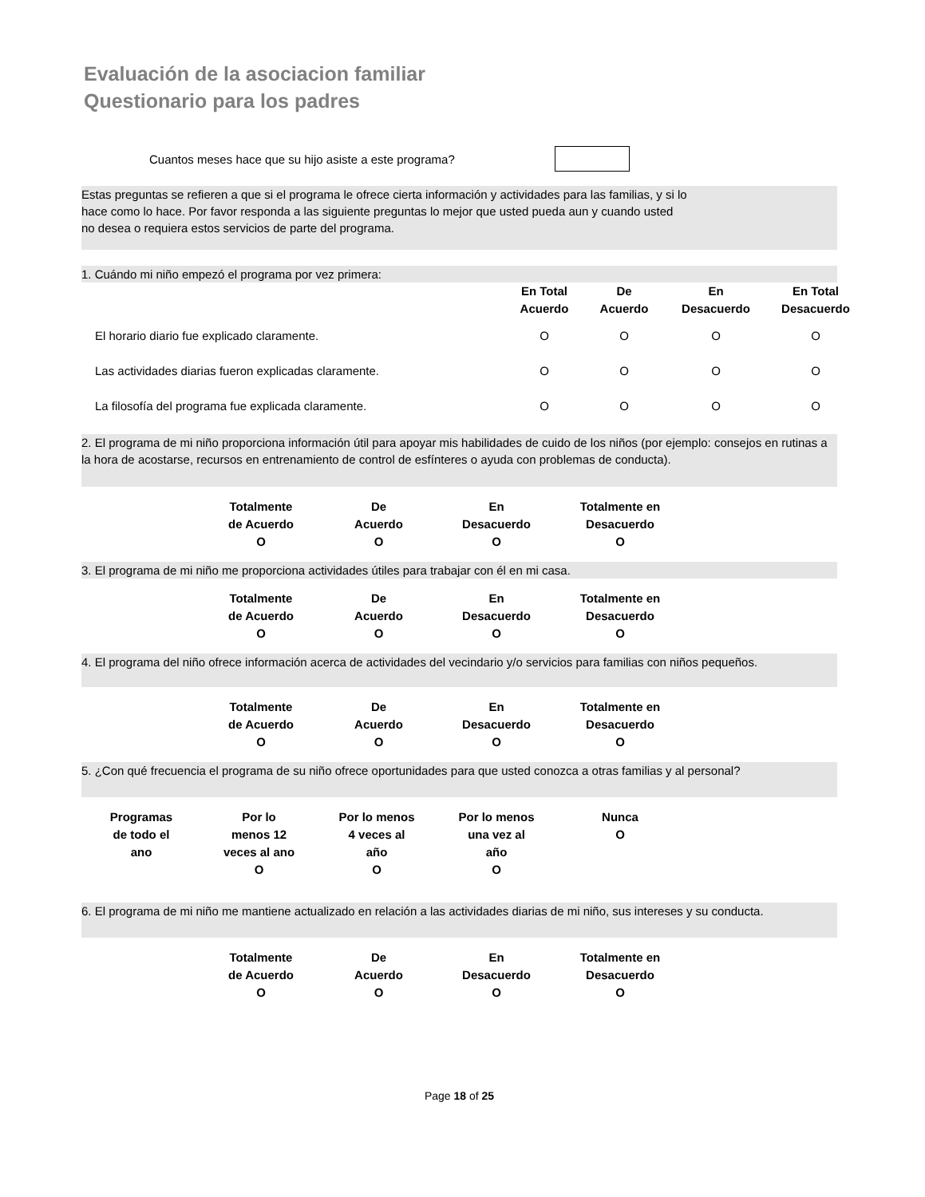Evaluación de la asociacion familiar
Questionario para los padres
Cuantos meses hace que su hijo asiste a este programa?
Estas preguntas se refieren a que si el programa le ofrece cierta información y actividades para las familias, y si lo
hace como lo hace. Por favor responda a las siguiente preguntas lo mejor que usted pueda aun y cuando usted
no desea o requiera estos servicios de parte del programa.
1. Cuándo mi niño empezó el programa por vez primera:
| | En Total Acuerdo | De Acuerdo | En Desacuerdo | En Total Desacuerdo |
| El horario diario fue explicado claramente. | O | O | O | O |
| Las actividades diarias fueron explicadas claramente. | O | O | O | O |
| La filosofía del programa fue explicada claramente. | O | O | O | O |
2. El programa de mi niño proporciona información útil para apoyar mis habilidades de cuido de los niños (por ejemplo: consejos en rutinas a la hora de acostarse, recursos en entrenamiento de control de esfínteres o ayuda con problemas de conducta).
| Totalmente de Acuerdo O | De Acuerdo O | En Desacuerdo O | Totalmente en Desacuerdo O |
3. El programa de mi niño me proporciona actividades útiles para trabajar con él en mi casa.
| Totalmente de Acuerdo O | De Acuerdo O | En Desacuerdo O | Totalmente en Desacuerdo O |
4. El programa del niño ofrece información acerca de actividades del vecindario y/o servicios para familias con niños pequeños.
| Totalmente de Acuerdo O | De Acuerdo O | En Desacuerdo O | Totalmente en Desacuerdo O |
5. ¿Con qué frecuencia el programa de su niño ofrece oportunidades para que usted conozca a otras familias y al personal?
| Programas de todo el ano | Por lo menos 12 veces al ano O | Por lo menos 4 veces al año O | Por lo menos una vez al año O | Nunca O |
6. El programa de mi niño me mantiene actualizado en relación a las actividades diarias de mi niño, sus intereses y su conducta.
| Totalmente de Acuerdo O | De Acuerdo O | En Desacuerdo O | Totalmente en Desacuerdo O |
Page 18 of 25